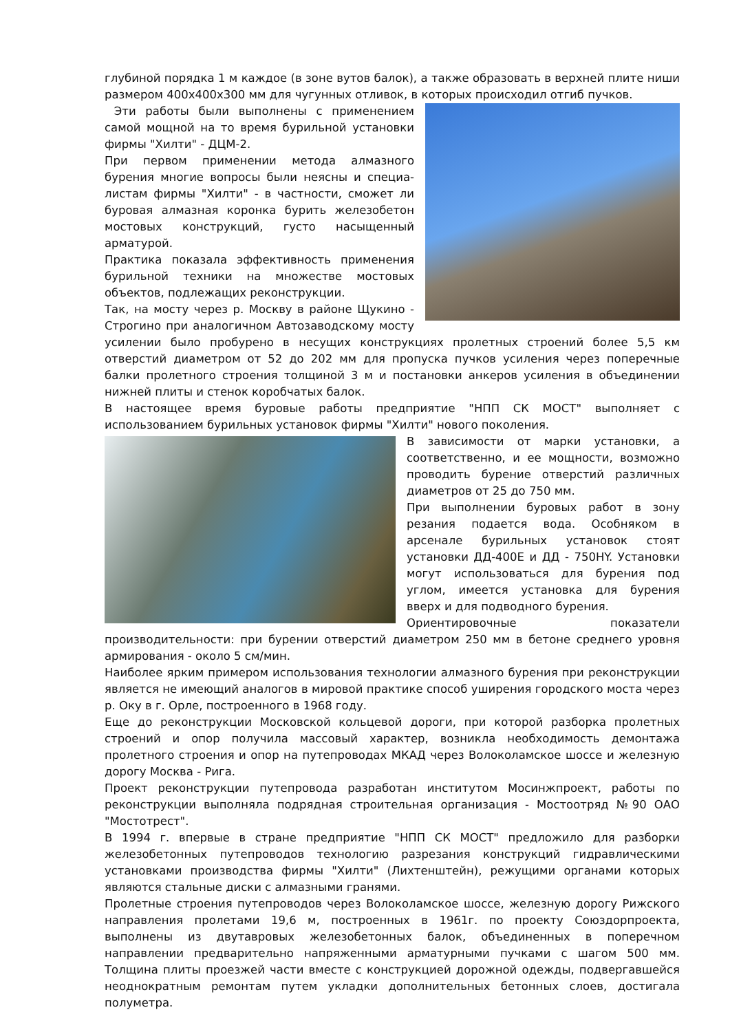глубиной порядка 1 м каждое (в зоне вутов балок), а также образовать в верхней плите ниши размером 400х400х300 мм для чугунных отливок, в которых происходил отгиб пучков.
Эти работы были выполнены с применением самой мощной на то время бурильной установки фирмы "Хилти" - ДЦМ-2.
При первом применении метода алмазного бурения многие вопросы были неясны и специа-листам фирмы "Хилти" - в частности, сможет ли буровая алмазная коронка бурить железобетон мостовых конструкций, густо насыщенный арматурой.
Практика показала эффективность применения бурильной техники на множестве мостовых объектов, подлежащих реконструкции.
Так, на мосту через р. Москву в районе Щукино - Строгино при аналогичном Автозаводскому мосту усилении было пробурено в несущих конструкциях пролетных строений более 5,5 км отверстий диаметром от 52 до 202 мм для пропуска пучков усиления через поперечные балки пролетного строения толщиной 3 м и постановки анкеров усиления в объединении нижней плиты и стенок коробчатых балок.
В настоящее время буровые работы предприятие "НПП СК МОСТ" выполняет с использованием бурильных установок фирмы "Хилти" нового поколения.
В зависимости от марки установки, а соответственно, и ее мощности, возможно проводить бурение отверстий различных диаметров от 25 до 750 мм.
При выполнении буровых работ в зону резания подается вода. Особняком в арсенале бурильных установок стоят установки ДД-400Е и ДД - 750HY. Установки могут использоваться для бурения под углом, имеется установка для бурения вверх и для подводного бурения.
Ориентировочные показатели производительности: при бурении отверстий диаметром 250 мм в бетоне среднего уровня армирования - около 5 см/мин.
Наиболее ярким примером использования технологии алмазного бурения при реконструкции является не имеющий аналогов в мировой практике способ уширения городского моста через р. Оку в г. Орле, построенного в 1968 году.
Еще до реконструкции Московской кольцевой дороги, при которой разборка пролетных строений и опор получила массовый характер, возникла необходимость демонтажа пролетного строения и опор на путепроводах МКАД через Волоколамское шоссе и железную дорогу Москва - Рига.
Проект реконструкции путепровода разработан институтом Мосинжпроект, работы по реконструкции выполняла подрядная строительная организация - Мостоотряд №90 ОАО "Мостотрест".
В 1994 г. впервые в стране предприятие "НПП СК МОСТ" предложило для разборки железобетонных путепроводов технологию разрезания конструкций гидравлическими установками производства фирмы "Хилти" (Лихтенштейн), режущими органами которых являются стальные диски с алмазными гранями.
Пролетные строения путепроводов через Волоколамское шоссе, железную дорогу Рижского направления пролетами 19,6 м, построенных в 1961г. по проекту Союздорпроекта, выполнены из двутавровых железобетонных балок, объединенных в поперечном направлении предварительно напряженными арматурными пучками с шагом 500 мм. Толщина плиты проезжей части вместе с конструкцией дорожной одежды, подвергавшейся неоднократным ремонтам путем укладки дополнительных бетонных слоев, достигала полуметра.